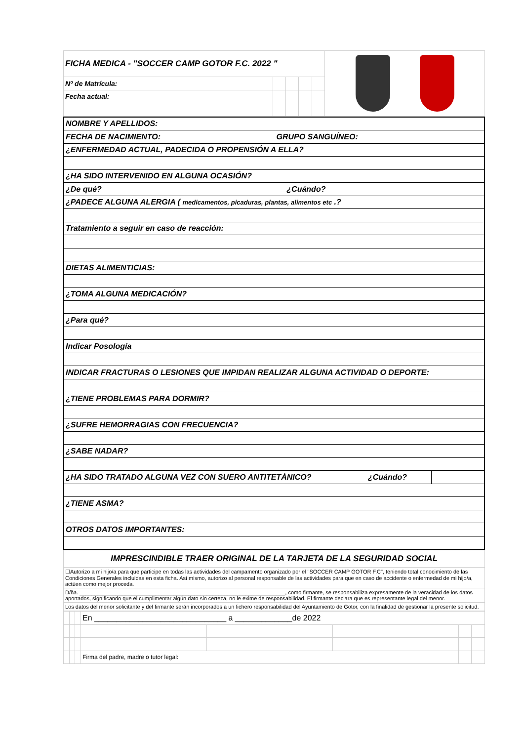| FICHA MEDICA - "SOCCER CAMP GOTOR F.C. 2022 " | | | | | |
| Nº de Matrícula: | | | | | |
| Fecha actual: | | | | | |
| NOMBRE Y APELLIDOS: | |
| FECHA DE NACIMIENTO: GRUPO SANGUÍNEO: | |
| ¿ENFERMEDAD ACTUAL, PADECIDA O PROPENSIÓN A ELLA? | |
| ¿HA SIDO INTERVENIDO EN ALGUNA OCASIÓN? | |
| ¿De qué? ¿Cuándo? | |
| ¿PADECE ALGUNA ALERGIA ( medicamentos, picaduras, plantas, alimentos etc .? | |
| Tratamiento a seguir en caso de reacción: | |
| DIETAS ALIMENTICIAS: | |
| ¿TOMA ALGUNA MEDICACIÓN? | |
| ¿Para qué? | |
| Indicar Posología | |
| INDICAR FRACTURAS O LESIONES QUE IMPIDAN REALIZAR ALGUNA ACTIVIDAD O DEPORTE: | |
| ¿TIENE PROBLEMAS PARA DORMIR? | |
| ¿SUFRE HEMORRAGIAS CON FRECUENCIA? | |
| ¿SABE NADAR? | |
| ¿HA SIDO TRATADO ALGUNA VEZ CON SUERO ANTITETÁNICO? ¿Cuándo? | |
| ¿TIENE ASMA? | |
| OTROS DATOS IMPORTANTES: | |
| IMPRESCINDIBLE TRAER ORIGINAL DE LA TARJETA DE LA SEGURIDAD SOCIAL |
| ☐Autorizo a mi hijo/a para que participe en todas las actividades del campamento organizado por el "SOCCER CAMP GOTOR F.C", teniendo total conocimiento de las Condiciones Generales incluidas en esta ficha. Así mismo, autorizo al personal responsable de las actividades para que en caso de accidente o enfermedad de mi hijo/a, actúen como mejor proceda. |
| D/ña. ____________________________________________________________________, como firmante, se responsabiliza expresamente de la veracidad de los datos aportados, significando que el cumplimentar algún dato sin certeza, no le exime de responsabilidad. El firmante declara que es representante legal del menor. |
| Los datos del menor solicitante y del firmante serán incorporados a un fichero responsabilidad del Ayuntamiento de Gotor, con la finalidad de gestionar la presente solicitud. |
| | | | En ______________________________ a _____________de 2022 | | | | |
| | | | Firma del padre, madre o tutor legal: | | | | |